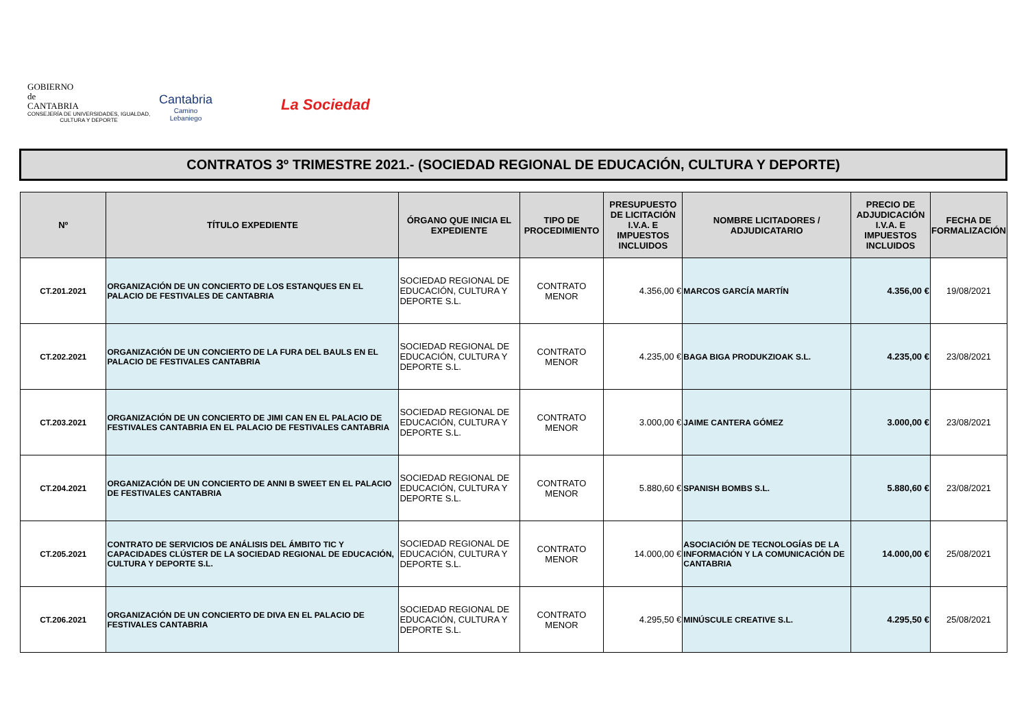GOBIERNO
de
CANTABRIA
CONSEJERÍA DE UNIVERSIDADES, IGUALDAD,
CULTURA Y DEPORTE
Cantabria
Camino
Lebaniego
La Sociedad
CONTRATOS 3º TRIMESTRE 2021.- (SOCIEDAD REGIONAL DE EDUCACIÓN, CULTURA Y DEPORTE)
| Nº | TÍTULO EXPEDIENTE | ÓRGANO QUE INICIA EL EXPEDIENTE | TIPO DE PROCEDIMIENTO | PRESUPUESTO DE LICITACIÓN I.V.A. E IMPUESTOS INCLUIDOS | NOMBRE LICITADORES / ADJUDICATARIO | PRECIO DE ADJUDICACIÓN I.V.A. E IMPUESTOS INCLUIDOS | FECHA DE FORMALIZACIÓN |
| --- | --- | --- | --- | --- | --- | --- | --- |
| CT.201.2021 | ORGANIZACIÓN DE UN CONCIERTO DE LOS ESTANQUES EN EL PALACIO DE FESTIVALES DE CANTABRIA | SOCIEDAD REGIONAL DE EDUCACIÓN, CULTURA Y DEPORTE S.L. | CONTRATO MENOR | 4.356,00 € | MARCOS GARCÍA MARTÍN | 4.356,00 € | 19/08/2021 |
| CT.202.2021 | ORGANIZACIÓN DE UN CONCIERTO DE LA FURA DEL BAULS EN EL PALACIO DE FESTIVALES CANTABRIA | SOCIEDAD REGIONAL DE EDUCACIÓN, CULTURA Y DEPORTE S.L. | CONTRATO MENOR | 4.235,00 € | BAGA BIGA PRODUKZIOAK S.L. | 4.235,00 € | 23/08/2021 |
| CT.203.2021 | ORGANIZACIÓN DE UN CONCIERTO DE JIMI CAN EN EL PALACIO DE FESTIVALES CANTABRIA EN EL PALACIO DE FESTIVALES CANTABRIA | SOCIEDAD REGIONAL DE EDUCACIÓN, CULTURA Y DEPORTE S.L. | CONTRATO MENOR | 3.000,00 € | JAIME CANTERA GÓMEZ | 3.000,00 € | 23/08/2021 |
| CT.204.2021 | ORGANIZACIÓN DE UN CONCIERTO DE ANNI B SWEET EN EL PALACIO DE FESTIVALES CANTABRIA | SOCIEDAD REGIONAL DE EDUCACIÓN, CULTURA Y DEPORTE S.L. | CONTRATO MENOR | 5.880,60 € | SPANISH BOMBS S.L. | 5.880,60 € | 23/08/2021 |
| CT.205.2021 | CONTRATO DE SERVICIOS DE ANÁLISIS DEL ÁMBITO TIC Y CAPACIDADES CLÚSTER DE LA SOCIEDAD REGIONAL DE EDUCACIÓN, CULTURA Y DEPORTE S.L. | SOCIEDAD REGIONAL DE EDUCACIÓN, CULTURA Y DEPORTE S.L. | CONTRATO MENOR | 14.000,00 € | ASOCIACIÓN DE TECNOLOGÍAS DE LA INFORMACIÓN Y LA COMUNICACIÓN DE CANTABRIA | 14.000,00 € | 25/08/2021 |
| CT.206.2021 | ORGANIZACIÓN DE UN CONCIERTO DE DIVA EN EL PALACIO DE FESTIVALES CANTABRIA | SOCIEDAD REGIONAL DE EDUCACIÓN, CULTURA Y DEPORTE S.L. | CONTRATO MENOR | 4.295,50 € | MINÚSCULE CREATIVE S.L. | 4.295,50 € | 25/08/2021 |